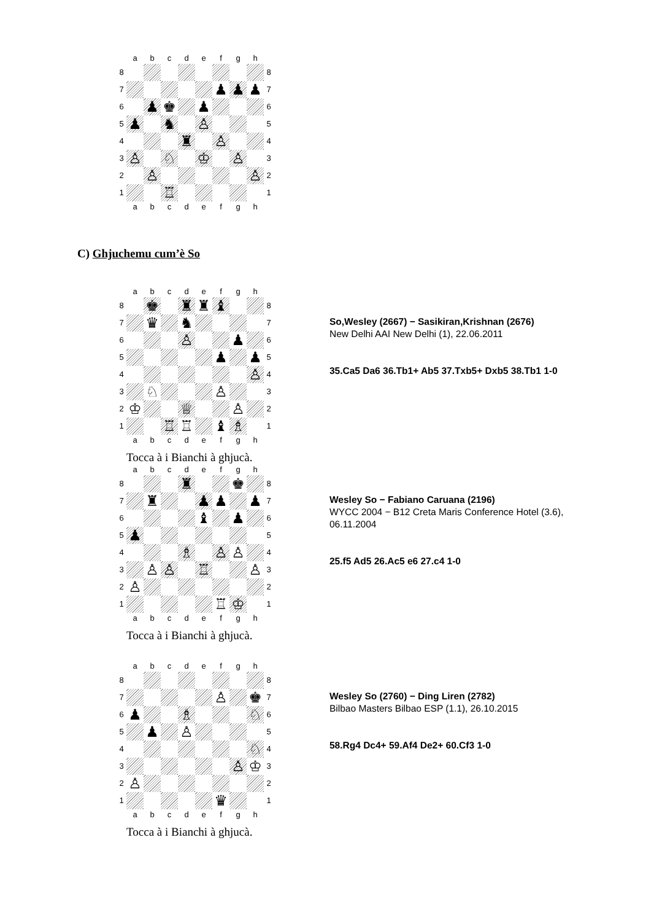| | a | b | c | d | e | f | g | h | |
| 8 | | | | | | | | | 8 |
| 7 | | | | | | ♟ | ♟ | ♟ | 7 |
| 6 | | ♟ | ♚ | | ♟ | | | | 6 |
| 5 | ♟ | | ♞ | | ♙ | | | | 5 |
| 4 | | | | ♜ | | ♙ | | | 4 |
| 3 | ♙ | | ♘ | | ♔ | | ♙ | | 3 |
| 2 | | ♙ | | | | | | ♙ | 2 |
| 1 | | | ♖ | | | | | | 1 |
| | a | b | c | d | e | f | g | h | |
C) Ghjuchemu cum’è So
| | a | b | c | d | e | f | g | h | |
| 8 | | ♚ | | ♜ | ♜ | ♝ | | | 8 |
| 7 | | ♛ | | ♞ | | | | | 7 |
| 6 | | | | ♙ | | | ♟ | | 6 |
| 5 | | | | | | ♟ | | ♟ | 5 |
| 4 | | | | | | | | ♙ | 4 |
| 3 | | ♘ | | | | ♙ | | | 3 |
| 2 | ♔ | | | ♕ | | | ♙ | | 2 |
| 1 | | | ♖ | ♖ | | ♝ | ♗ | | 1 |
| | a | b | c | d | e | f | g | h | |
Tocca à i Bianchi à ghjucà.
So,Wesley (2667) − Sasikiran,Krishnan (2676)
New Delhi AAI New Delhi (1), 22.06.2011
35.Ca5 Da6 36.Tb1+ Ab5 37.Txb5+ Dxb5 38.Tb1 1-0
| | a | b | c | d | e | f | g | h | |
| 8 | | | | ♜ | | | ♚ | | 8 |
| 7 | | ♜ | | | ♟ | ♟ | | ♟ | 7 |
| 6 | | | | | ♝ | | ♟ | | 6 |
| 5 | ♟ | | | | | | | | 5 |
| 4 | | | | ♗ | | ♙ | ♙ | | 4 |
| 3 | | ♙ | ♙ | | ♖ | | | ♙ | 3 |
| 2 | ♙ | | | | | | | | 2 |
| 1 | | | | | | ♖ | ♔ | | 1 |
| | a | b | c | d | e | f | g | h | |
Tocca à i Bianchi à ghjucà.
Wesley So − Fabiano Caruana (2196)
WYCC 2004 − B12 Creta Maris Conference Hotel (3.6), 06.11.2004
25.f5 Ad5 26.Ac5 e6 27.c4 1-0
| | a | b | c | d | e | f | g | h | |
| 8 | | | | | | | | | 8 |
| 7 | | | | | | ♙ | | ♚ | 7 |
| 6 | ♟ | | | ♗ | | | | ♘ | 6 |
| 5 | | ♟ | | ♙ | | | | | 5 |
| 4 | | | | | | | | ♘ | 4 |
| 3 | | | | | | | ♙ | ♔ | 3 |
| 2 | ♙ | | | | | | | | 2 |
| 1 | | | | | | ♛ | | | 1 |
| | a | b | c | d | e | f | g | h | |
Tocca à i Bianchi à ghjucà.
Wesley So (2760) − Ding Liren (2782)
Bilbao Masters Bilbao ESP (1.1), 26.10.2015
58.Rg4 Dc4+ 59.Af4 De2+ 60.Cf3 1-0